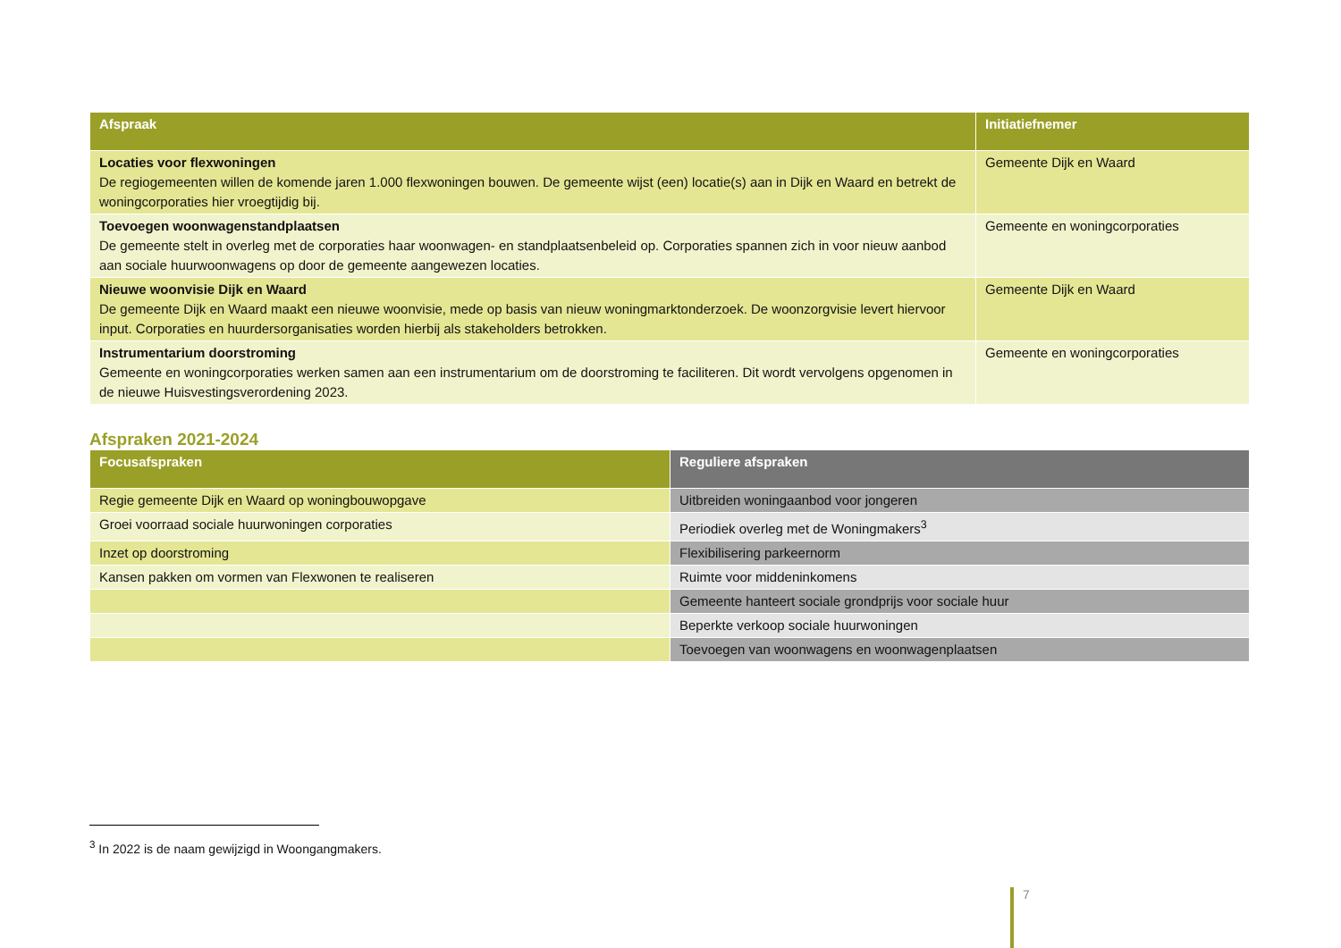| Afspraak | Initiatiefnemer |
| --- | --- |
| Locaties voor flexwoningen De regiogemeenten willen de komende jaren 1.000 flexwoningen bouwen. De gemeente wijst (een) locatie(s) aan in Dijk en Waard en betrekt de woningcorporaties hier vroegtijdig bij. | Gemeente Dijk en Waard |
| Toevoegen woonwagenstandplaatsen De gemeente stelt in overleg met de corporaties haar woonwagen- en standplaatsenbeleid op. Corporaties spannen zich in voor nieuw aanbod aan sociale huurwoonwagens op door de gemeente aangewezen locaties. | Gemeente en woningcorporaties |
| Nieuwe woonvisie Dijk en Waard De gemeente Dijk en Waard maakt een nieuwe woonvisie, mede op basis van nieuw woningmarktonderzoek. De woonzorgvisie levert hiervoor input. Corporaties en huurdersorganisaties worden hierbij als stakeholders betrokken. | Gemeente Dijk en Waard |
| Instrumentarium doorstroming Gemeente en woningcorporaties werken samen aan een instrumentarium om de doorstroming te faciliteren. Dit wordt vervolgens opgenomen in de nieuwe Huisvestingsverordening 2023. | Gemeente en woningcorporaties |
Afspraken 2021-2024
| Focusafspraken | Reguliere afspraken |
| --- | --- |
| Regie gemeente Dijk en Waard op woningbouwopgave | Uitbreiden woningaanbod voor jongeren |
| Groei voorraad sociale huurwoningen corporaties | Periodiek overleg met de Woningmakers<sup>3</sup> |
| Inzet op doorstroming | Flexibilisering parkeernorm |
| Kansen pakken om vormen van Flexwonen te realiseren | Ruimte voor middeninkomens |
| | Gemeente hanteert sociale grondprijs voor sociale huur |
| | Beperkte verkoop sociale huurwoningen |
| | Toevoegen van woonwagens en woonwagenplaatsen |
<sup>3</sup> In 2022 is de naam gewijzigd in Woongangmakers.
7